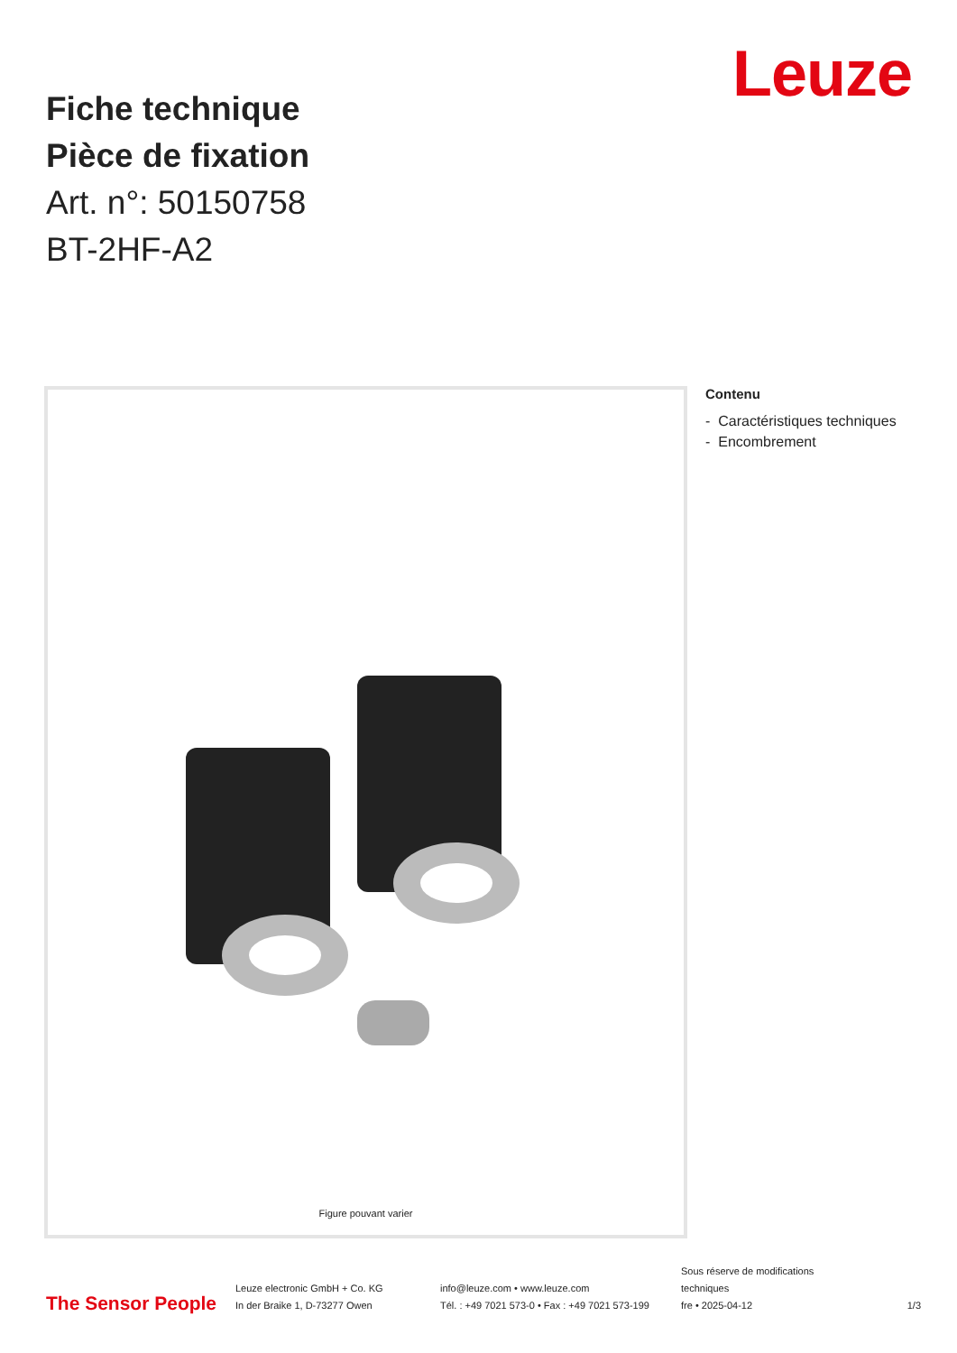Leuze
Fiche technique
Pièce de fixation
Art. n°: 50150758
BT-2HF-A2
Figure pouvant varier
Contenu
- Caractéristiques techniques
- Encombrement
The Sensor People
Leuze electronic GmbH + Co. KG
In der Braike 1, D-73277 Owen
info@leuze.com • www.leuze.com
Tél. : +49 7021 573-0 • Fax : +49 7021 573-199
Sous réserve de modifications
techniques
fre • 2025-04-12
1/3